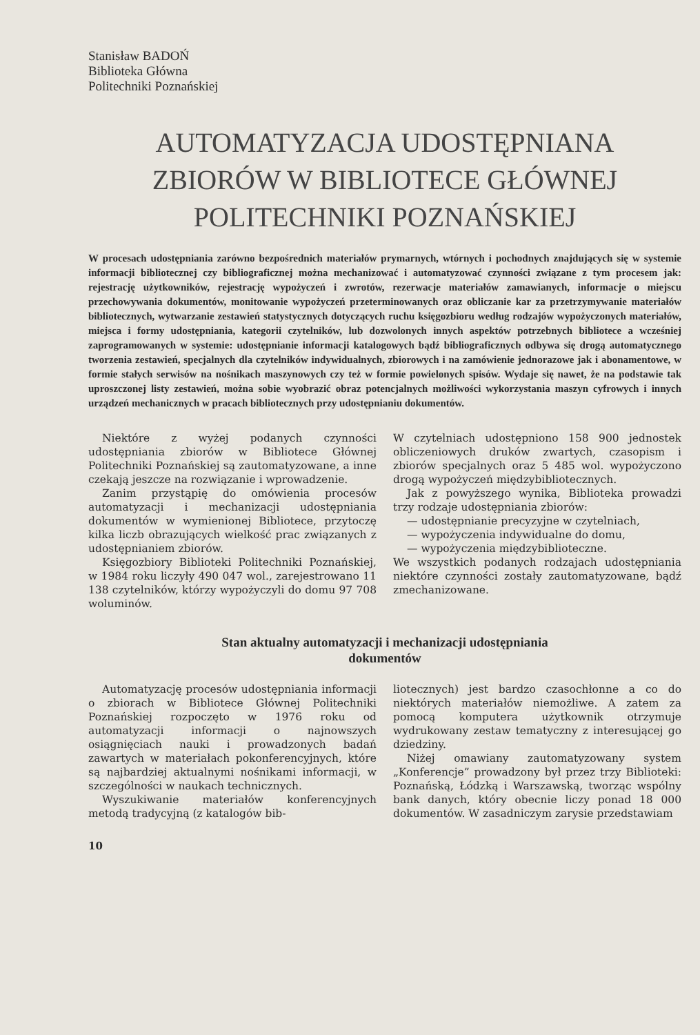Stanisław BADOŃ
Biblioteka Główna
Politechniki Poznańskiej
AUTOMATYZACJA UDOSTĘPNIANA
ZBIORÓW W BIBLIOTECE GŁÓWNEJ
POLITECHNIKI POZNAŃSKIEJ
W procesach udostępniania zarówno bezpośrednich materiałów prymarnych, wtórnych i pochodnych znajdujących się w systemie informacji bibliotecznej czy bibliograficznej można mechanizować i automatyzować czynności związane z tym procesem jak: rejestrację użytkowników, rejestrację wypożyczeń i zwrotów, rezerwacje materiałów zamawianych, informacje o miejscu przechowywania dokumentów, monitowanie wypożyczeń przeterminowanych oraz obliczanie kar za przetrzymywanie materiałów bibliotecznych, wytwarzanie zestawień statystycznych dotyczących ruchu księgozbioru według rodzajów wypożyczonych materiałów, miejsca i formy udostępniania, kategorii czytelników, lub dozwolonych innych aspektów potrzebnych bibliotece a wcześniej zaprogramowanych w systemie: udostępnianie informacji katalogowych bądź bibliograficznych odbywa się drogą automatycznego tworzenia zestawień, specjalnych dla czytelników indywidualnych, zbiorowych i na zamówienie jednorazowe jak i abonamentowe, w formie stałych serwisów na nośnikach maszynowych czy też w formie powielonych spisów. Wydaje się nawet, że na podstawie tak uproszczonej listy zestawień, można sobie wyobrazić obraz potencjalnych możliwości wykorzystania maszyn cyfrowych i innych urządzeń mechanicznych w pracach bibliotecznych przy udostępnianiu dokumentów.
Niektóre z wyżej podanych czynności udostępniania zbiorów w Bibliotece Głównej Politechniki Poznańskiej są zautomatyzowane, a inne czekają jeszcze na rozwiązanie i wprowadzenie.
Zanim przystąpię do omówienia procesów automatyzacji i mechanizacji udostępniania dokumentów w wymienionej Bibliotece, przytoczę kilka liczb obrazujących wielkość prac związanych z udostępnianiem zbiorów.
Księgozbiory Biblioteki Politechniki Poznańskiej, w 1984 roku liczyły 490 047 wol., zarejestrowano 11 138 czytelników, którzy wypożyczyli do domu 97 708 woluminów.
W czytelniach udostępniono 158 900 jednostek obliczeniowych druków zwartych, czasopism i zbiorów specjalnych oraz 5 485 wol. wypożyczono drogą wypożyczeń międzybibliotecznych.
Jak z powyższego wynika, Biblioteka prowadzi trzy rodzaje udostępniania zbiorów:
— udostępnianie precyzyjne w czytelniach,
— wypożyczenia indywidualne do domu,
— wypożyczenia międzybiblioteczne.
We wszystkich podanych rodzajach udostępniania niektóre czynności zostały zautomatyzowane, bądź zmechanizowane.
Stan aktualny automatyzacji i mechanizacji udostępniania
dokumentów
Automatyzację procesów udostępniania informacji o zbiorach w Bibliotece Głównej Politechniki Poznańskiej rozpoczęto w 1976 roku od automatyzacji informacji o najnowszych osiągnięciach nauki i prowadzonych badań zawartych w materiałach pokonferencyjnych, które są najbardziej aktualnymi nośnikami informacji, w szczególności w naukach technicznych.
Wyszukiwanie materiałów konferencyjnych metodą tradycyjną (z katalogów bib-
liotecznych) jest bardzo czasochłonne a co do niektórych materiałów niemożliwe. A zatem za pomocą komputera użytkownik otrzymuje wydrukowany zestaw tematyczny z interesującej go dziedziny.
Niżej omawiany zautomatyzowany system „Konferencje” prowadzony był przez trzy Biblioteki: Poznańską, Łódzką i Warszawską, tworząc wspólny bank danych, który obecnie liczy ponad 18 000 dokumentów. W zasadniczym zarysie przedstawiam
10